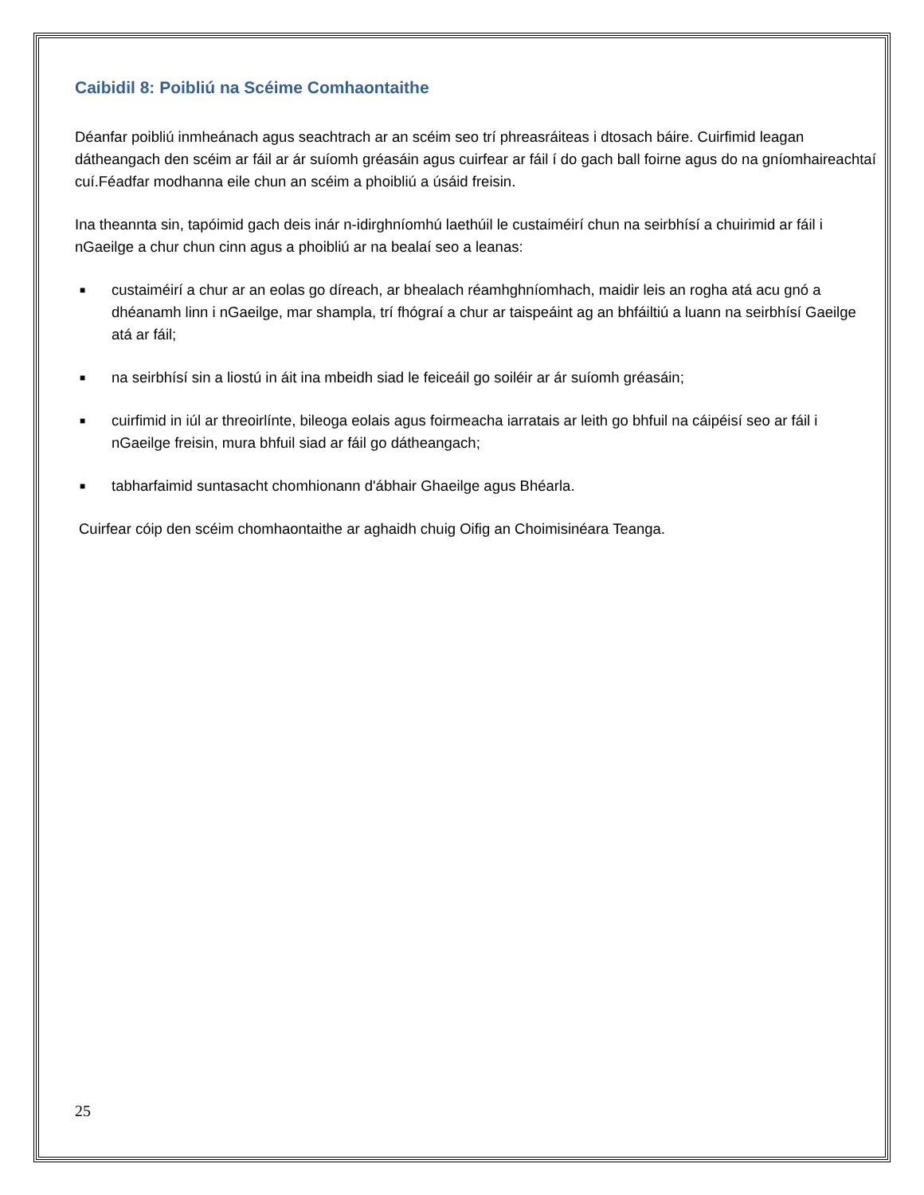Caibidil 8: Poibliú na Scéime Comhaontaithe
Déanfar poibliú inmheánach agus seachtrach ar an scéim seo trí phreasráiteas i dtosach báire. Cuirfimid leagan dátheangach den scéim ar fáil ar ár suíomh gréasáin agus cuirfear ar fáil í do gach ball foirne agus do na gníomhaireachtaí cuí.Féadfar modhanna eile chun an scéim a phoibliú a úsáid freisin.
Ina theannta sin, tapóimid gach deis inár n-idirghníomhú laethúil le custaiméirí chun na seirbhísí a chuirimid ar fáil i nGaeilge a chur chun cinn agus a phoibliú ar na bealaí seo a leanas:
■ custaiméirí a chur ar an eolas go díreach, ar bhealach réamhghníomhach, maidir leis an rogha atá acu gnó a dhéanamh linn i nGaeilge, mar shampla, trí fhógraí a chur ar taispeáint ag an bhfáiltiú a luann na seirbhísí Gaeilge atá ar fáil;
■ na seirbhísí sin a liostú in áit ina mbeidh siad le feiceáil go soiléir ar ár suíomh gréasáin;
■ cuirfimid in iúl ar threoirlínte, bileoga eolais agus foirmeacha iarratais ar leith go bhfuil na cáipéisí seo ar fáil i nGaeilge freisin, mura bhfuil siad ar fáil go dátheangach;
■ tabharfaimid suntasacht chomhionann d'ábhair Ghaeilge agus Bhéarla.
Cuirfear cóip den scéim chomhaontaithe ar aghaidh chuig Oifig an Choimisinéara Teanga.
25